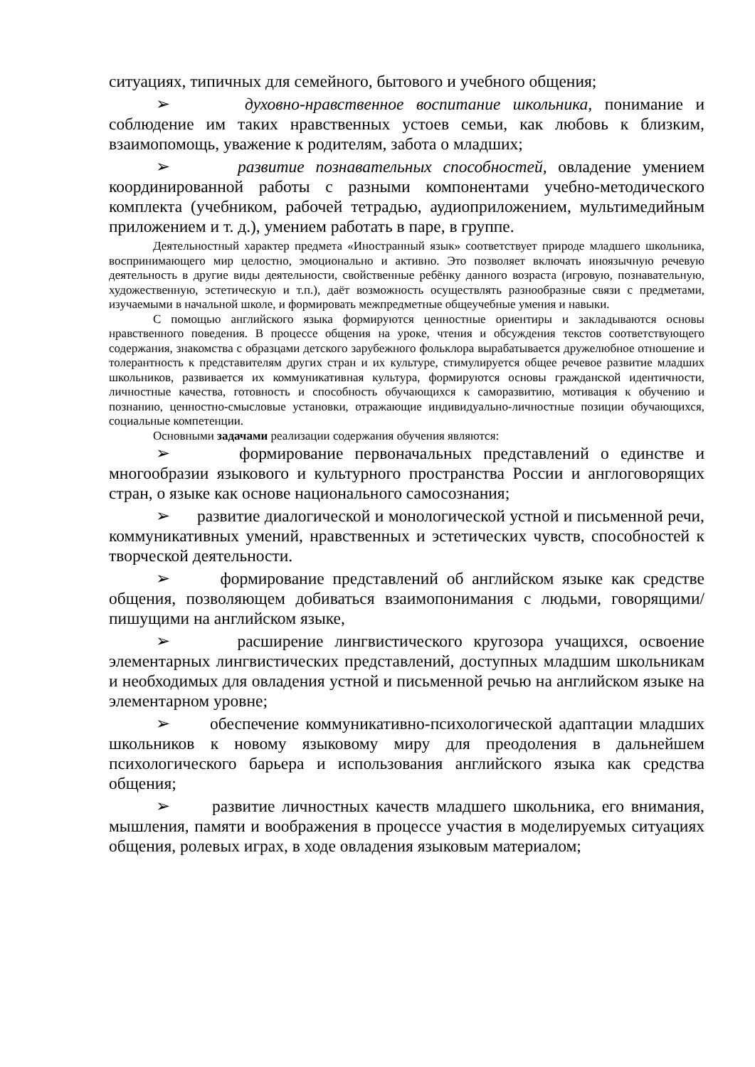ситуациях, типичных для семейного, бытового и учебного общения;
➢ духовно-нравственное воспитание школьника, понимание и соблюдение им таких нравственных устоев семьи, как любовь к близким, взаимопомощь, уважение к родителям, забота о младших;
➢ развитие познавательных способностей, овладение умением координированной работы с разными компонентами учебно-методического комплекта (учебником, рабочей тетрадью, аудиоприложением, мультимедийным приложением и т. д.), умением работать в паре, в группе.
Деятельностный характер предмета «Иностранный язык» соответствует природе младшего школьника, воспринимающего мир целостно, эмоционально и активно. Это позволяет включать иноязычную речевую деятельность в другие виды деятельности, свойственные ребёнку данного возраста (игровую, познавательную, художественную, эстетическую и т.п.), даёт возможность осуществлять разнообразные связи с предметами, изучаемыми в начальной школе, и формировать межпредметные общеучебные умения и навыки.
С помощью английского языка формируются ценностные ориентиры и закладываются основы нравственного поведения. В процессе общения на уроке, чтения и обсуждения текстов соответствующего содержания, знакомства с образцами детского зарубежного фольклора вырабатывается дружелюбное отношение и толерантность к представителям других стран и их культуре, стимулируется общее речевое развитие младших школьников, развивается их коммуникативная культура, формируются основы гражданской идентичности, личностные качества, готовность и способность обучающихся к саморазвитию, мотивация к обучению и познанию, ценностно-смысловые установки, отражающие индивидуально-личностные позиции обучающихся, социальные компетенции.
Основными задачами реализации содержания обучения являются:
➢ формирование первоначальных представлений о единстве и многообразии языкового и культурного пространства России и англоговорящих стран, о языке как основе национального самосознания;
➢ развитие диалогической и монологической устной и письменной речи, коммуникативных умений, нравственных и эстетических чувств, способностей к творческой деятельности.
➢ формирование представлений об английском языке как средстве общения, позволяющем добиваться взаимопонимания с людьми, говорящими/пишущими на английском языке,
➢ расширение лингвистического кругозора учащихся, освоение элементарных лингвистических представлений, доступных младшим школьникам и необходимых для овладения устной и письменной речью на английском языке на элементарном уровне;
➢ обеспечение коммуникативно-психологической адаптации младших школьников к новому языковому миру для преодоления в дальнейшем психологического барьера и использования английского языка как средства общения;
➢ развитие личностных качеств младшего школьника, его внимания, мышления, памяти и воображения в процессе участия в моделируемых ситуациях общения, ролевых играх, в ходе овладения языковым материалом;